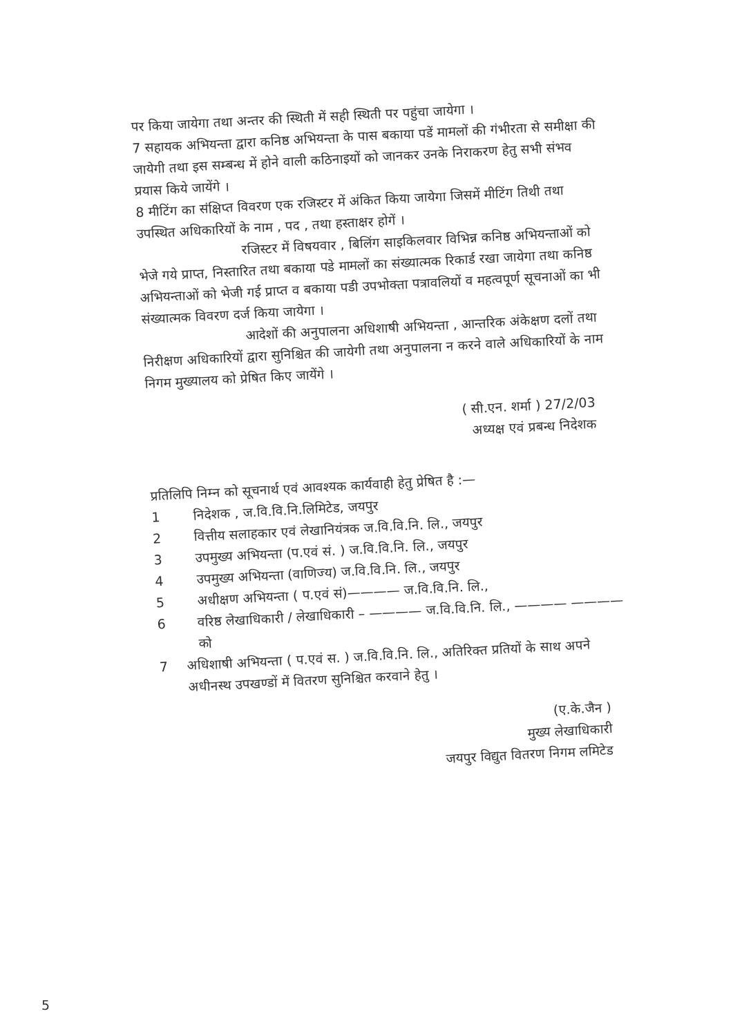पर किया जायेगा तथा अन्तर की स्थिती में सही स्थिती पर पहुंचा जायेगा ।
7 सहायक अभियन्ता द्वारा कनिष्ठ अभियन्ता के पास बकाया पडें मामलों की गंभीरता से समीक्षा की जायेगी तथा इस सम्बन्ध में होने वाली कठिनाइयों को जानकर उनके निराकरण हेतु सभी संभव प्रयास किये जायेंगे ।
8 मीटिंग का संक्षिप्त विवरण एक रजिस्टर में अंकित किया जायेगा जिसमें मीटिंग तिथी तथा उपस्थित अधिकारियों के नाम , पद , तथा हस्ताक्षर होगें ।
रजिस्टर में विषयवार , बिलिंग साइकिलवार विभिन्न कनिष्ठ अभियन्ताओं को भेजे गये प्राप्त, निस्तारित तथा बकाया पडे मामलों का संख्यात्मक रिकार्ड रखा जायेगा तथा कनिष्ठ अभियन्ताओं को भेजी गई प्राप्त व बकाया पडी उपभोक्ता पत्रावलियों व महत्वपूर्ण सूचनाओं का भी संख्यात्मक विवरण दर्ज किया जायेगा ।
आदेशों की अनुपालना अधिशाषी अभियन्ता , आन्तरिक अंकेक्षण दलों तथा निरीक्षण अधिकारियों द्वारा सुनिश्चित की जायेगी तथा अनुपालना न करने वाले अधिकारियों के नाम निगम मुख्यालय को प्रेषित किए जायेंगे ।
( सी.एन. शर्मा ) 27/2/03
अध्यक्ष एवं प्रबन्ध निदेशक
प्रतिलिपि निम्न को सूचनार्थ एवं आवश्यक कार्यवाही हेतु प्रेषित है :—
1 निदेशक , ज.वि.वि.नि.लिमिटेड, जयपुर
2 वित्तीय सलाहकार एवं लेखानियंत्रक ज.वि.वि.नि. लि., जयपुर
3 उपमुख्य अभियन्ता (प.एवं सं. ) ज.वि.वि.नि. लि., जयपुर
4 उपमुख्य अभियन्ता (वाणिज्य) ज.वि.वि.नि. लि., जयपुर
5 अधीक्षण अभियन्ता ( प.एवं सं)———— ज.वि.वि.नि. लि.,
6 वरिष्ठ लेखाधिकारी / लेखाधिकारी – ———— ज.वि.वि.नि. लि., ———— ———— को
7 अधिशाषी अभियन्ता ( प.एवं स. ) ज.वि.वि.नि. लि., अतिरिक्त प्रतियों के साथ अपने अधीनस्थ उपखण्डों में वितरण सुनिश्चित करवाने हेतु ।
(ए.के.जैन )
मुख्य लेखाधिकारी
जयपुर विद्युत वितरण निगम लमिटेड
5